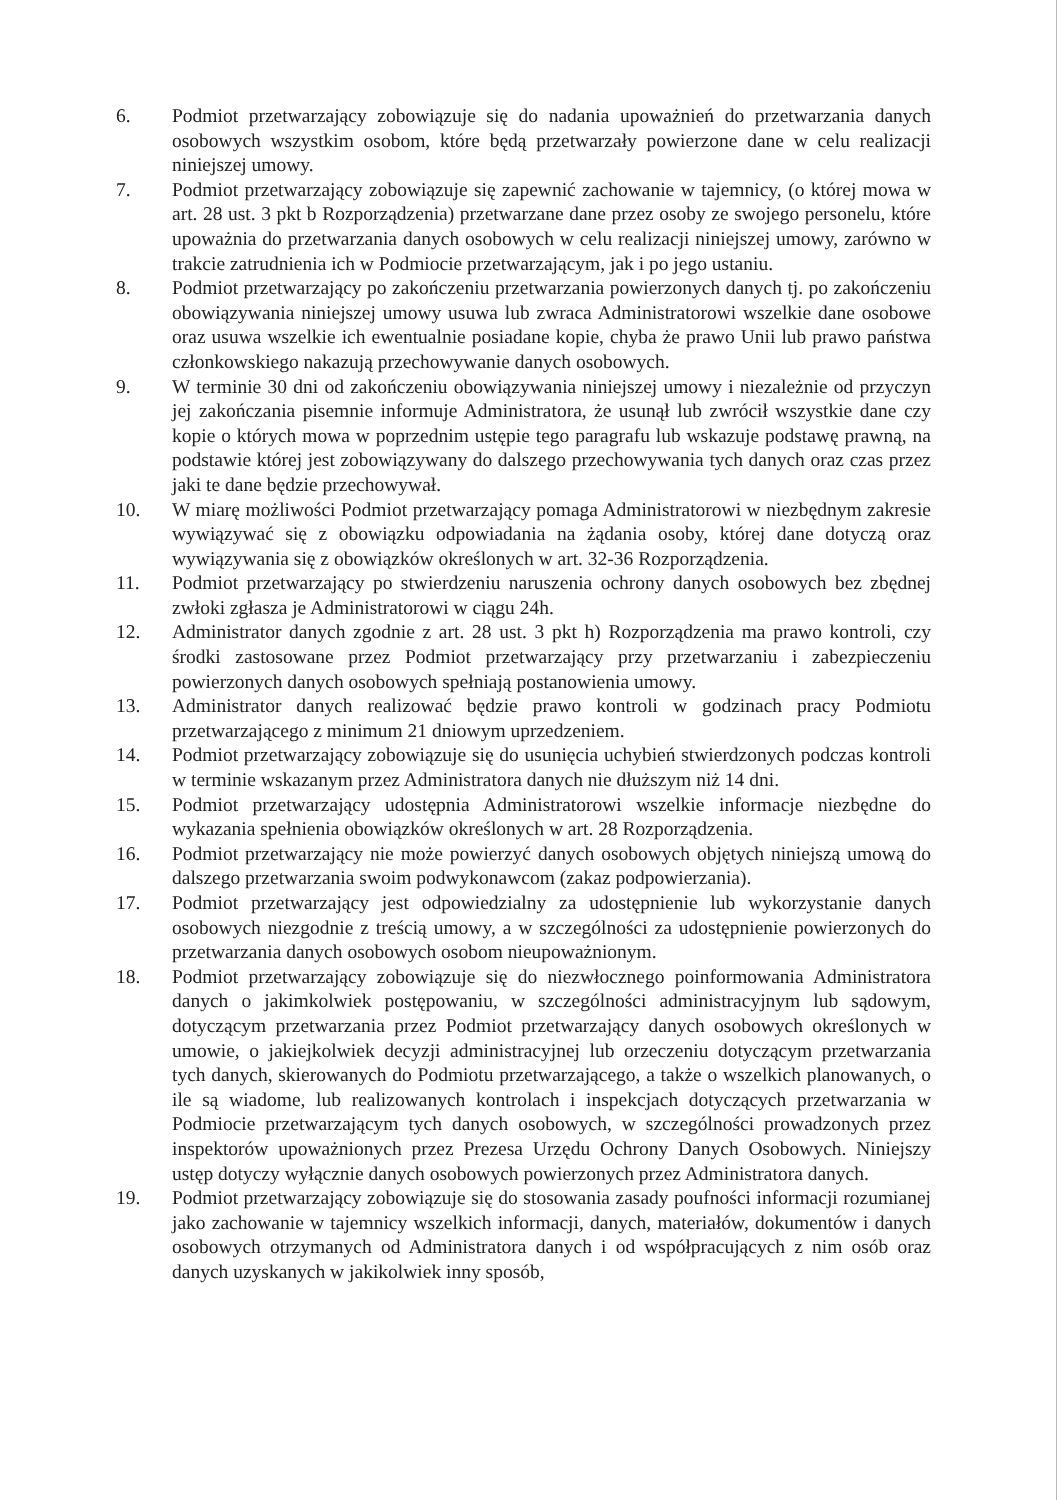6. Podmiot przetwarzający zobowiązuje się do nadania upoważnień do przetwarzania danych osobowych wszystkim osobom, które będą przetwarzały powierzone dane w celu realizacji niniejszej umowy.
7. Podmiot przetwarzający zobowiązuje się zapewnić zachowanie w tajemnicy, (o której mowa w art. 28 ust. 3 pkt b Rozporządzenia) przetwarzane dane przez osoby ze swojego personelu, które upoważnia do przetwarzania danych osobowych w celu realizacji niniejszej umowy, zarówno w trakcie zatrudnienia ich w Podmiocie przetwarzającym, jak i po jego ustaniu.
8. Podmiot przetwarzający po zakończeniu przetwarzania powierzonych danych tj. po zakończeniu obowiązywania niniejszej umowy usuwa lub zwraca Administratorowi wszelkie dane osobowe oraz usuwa wszelkie ich ewentualnie posiadane kopie, chyba że prawo Unii lub prawo państwa członkowskiego nakazują przechowywanie danych osobowych.
9. W terminie 30 dni od zakończeniu obowiązywania niniejszej umowy i niezależnie od przyczyn jej zakończania pisemnie informuje Administratora, że usunął lub zwrócił wszystkie dane czy kopie o których mowa w poprzednim ustępie tego paragrafu lub wskazuje podstawę prawną, na podstawie której jest zobowiązywany do dalszego przechowywania tych danych oraz czas przez jaki te dane będzie przechowywał.
10. W miarę możliwości Podmiot przetwarzający pomaga Administratorowi w niezbędnym zakresie wywiązywać się z obowiązku odpowiadania na żądania osoby, której dane dotyczą oraz wywiązywania się z obowiązków określonych w art. 32-36 Rozporządzenia.
11. Podmiot przetwarzający po stwierdzeniu naruszenia ochrony danych osobowych bez zbędnej zwłoki zgłasza je Administratorowi w ciągu 24h.
12. Administrator danych zgodnie z art. 28 ust. 3 pkt h) Rozporządzenia ma prawo kontroli, czy środki zastosowane przez Podmiot przetwarzający przy przetwarzaniu i zabezpieczeniu powierzonych danych osobowych spełniają postanowienia umowy.
13. Administrator danych realizować będzie prawo kontroli w godzinach pracy Podmiotu przetwarzającego z minimum 21 dniowym uprzedzeniem.
14. Podmiot przetwarzający zobowiązuje się do usunięcia uchybień stwierdzonych podczas kontroli w terminie wskazanym przez Administratora danych nie dłuższym niż 14 dni.
15. Podmiot przetwarzający udostępnia Administratorowi wszelkie informacje niezbędne do wykazania spełnienia obowiązków określonych w art. 28 Rozporządzenia.
16. Podmiot przetwarzający nie może powierzyć danych osobowych objętych niniejszą umową do dalszego przetwarzania swoim podwykonawcom (zakaz podpowierzania).
17. Podmiot przetwarzający jest odpowiedzialny za udostępnienie lub wykorzystanie danych osobowych niezgodnie z treścią umowy, a w szczególności za udostępnienie powierzonych do przetwarzania danych osobowych osobom nieupoważnionym.
18. Podmiot przetwarzający zobowiązuje się do niezwłocznego poinformowania Administratora danych o jakimkolwiek postępowaniu, w szczególności administracyjnym lub sądowym, dotyczącym przetwarzania przez Podmiot przetwarzający danych osobowych określonych w umowie, o jakiejkolwiek decyzji administracyjnej lub orzeczeniu dotyczącym przetwarzania tych danych, skierowanych do Podmiotu przetwarzającego, a także o wszelkich planowanych, o ile są wiadome, lub realizowanych kontrolach i inspekcjach dotyczących przetwarzania w Podmiocie przetwarzającym tych danych osobowych, w szczególności prowadzonych przez inspektorów upoważnionych przez Prezesa Urzędu Ochrony Danych Osobowych. Niniejszy ustęp dotyczy wyłącznie danych osobowych powierzonych przez Administratora danych.
19. Podmiot przetwarzający zobowiązuje się do stosowania zasady poufności informacji rozumianej jako zachowanie w tajemnicy wszelkich informacji, danych, materiałów, dokumentów i danych osobowych otrzymanych od Administratora danych i od współpracujących z nim osób oraz danych uzyskanych w jakikolwiek inny sposób,